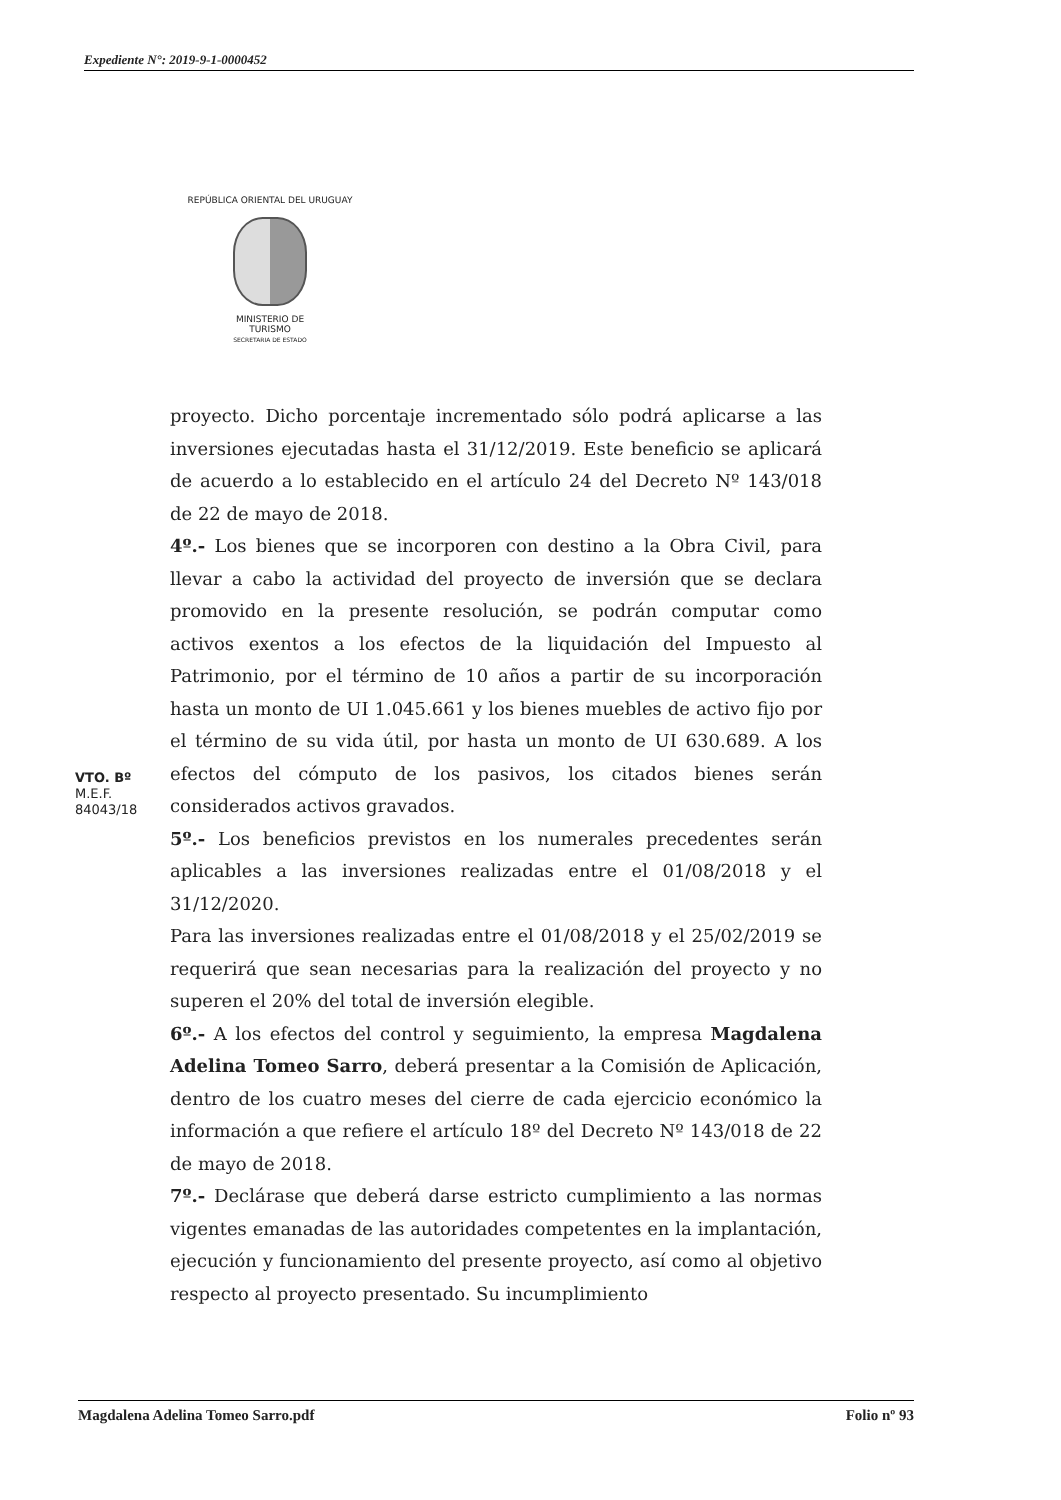Expediente N°: 2019-9-1-0000452
REPÚBLICA ORIENTAL DEL URUGUAY
MINISTERIO DE
TURISMO
SECRETARIA DE ESTADO
proyecto. Dicho porcentaje incrementado sólo podrá aplicarse a las inversiones ejecutadas hasta el 31/12/2019. Este beneficio se aplicará de acuerdo a lo establecido en el artículo 24 del Decreto Nº 143/018 de 22 de mayo de 2018.
4º.- Los bienes que se incorporen con destino a la Obra Civil, para llevar a cabo la actividad del proyecto de inversión que se declara promovido en la presente resolución, se podrán computar como activos exentos a los efectos de la liquidación del Impuesto al Patrimonio, por el término de 10 años a partir de su incorporación hasta un monto de UI 1.045.661 y los bienes muebles de activo fijo por el término de su vida útil, por hasta un monto de UI 630.689. A los efectos del cómputo de los pasivos, los citados bienes serán considerados activos gravados.
5º.- Los beneficios previstos en los numerales precedentes serán aplicables a las inversiones realizadas entre el 01/08/2018 y el 31/12/2020.
Para las inversiones realizadas entre el 01/08/2018 y el 25/02/2019 se requerirá que sean necesarias para la realización del proyecto y no superen el 20% del total de inversión elegible.
6º.- A los efectos del control y seguimiento, la empresa Magdalena Adelina Tomeo Sarro, deberá presentar a la Comisión de Aplicación, dentro de los cuatro meses del cierre de cada ejercicio económico la información a que refiere el artículo 18º del Decreto Nº 143/018 de 22 de mayo de 2018.
7º.- Declárase que deberá darse estricto cumplimiento a las normas vigentes emanadas de las autoridades competentes en la implantación, ejecución y funcionamiento del presente proyecto, así como al objetivo respecto al proyecto presentado. Su incumplimiento
VTO. Bº
M.E.F.
84043/18
Magdalena Adelina Tomeo Sarro.pdf Folio nº 93